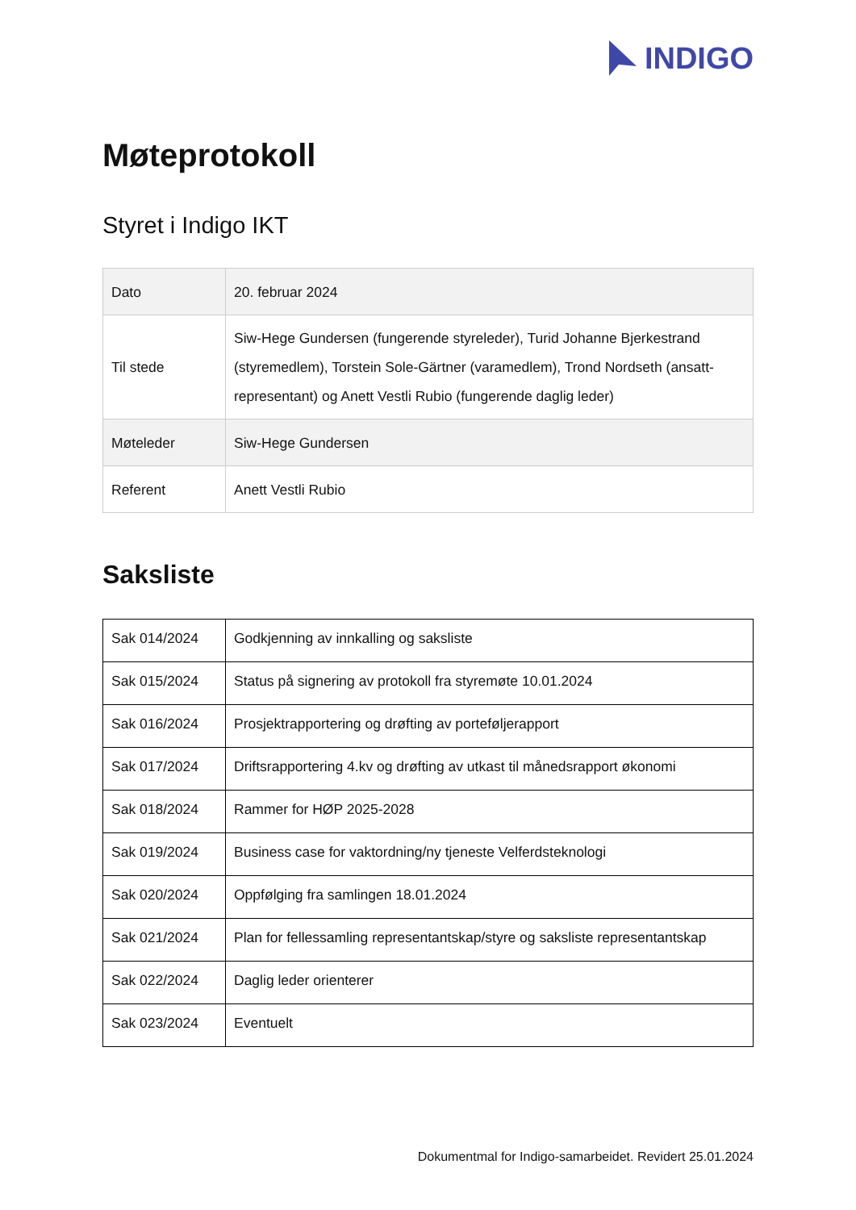INDIGO
Møteprotokoll
Styret i Indigo IKT
| Dato | 20. februar 2024 |
| Til stede | Siw-Hege Gundersen (fungerende styreleder), Turid Johanne Bjerkestrand (styremedlem), Torstein Sole-Gärtner (varamedlem), Trond Nordseth (ansatt-representant) og Anett Vestli Rubio (fungerende daglig leder) |
| Møteleder | Siw-Hege Gundersen |
| Referent | Anett Vestli Rubio |
Saksliste
| Sak 014/2024 | Godkjenning av innkalling og saksliste |
| Sak 015/2024 | Status på signering av protokoll fra styremøte 10.01.2024 |
| Sak 016/2024 | Prosjektrapportering og drøfting av porteføljerapport |
| Sak 017/2024 | Driftsrapportering 4.kv og drøfting av utkast til månedsrapport økonomi |
| Sak 018/2024 | Rammer for HØP 2025-2028 |
| Sak 019/2024 | Business case for vaktordning/ny tjeneste Velferdsteknologi |
| Sak 020/2024 | Oppfølging fra samlingen 18.01.2024 |
| Sak 021/2024 | Plan for fellessamling representantskap/styre og saksliste representantskap |
| Sak 022/2024 | Daglig leder orienterer |
| Sak 023/2024 | Eventuelt |
Dokumentmal for Indigo-samarbeidet. Revidert 25.01.2024